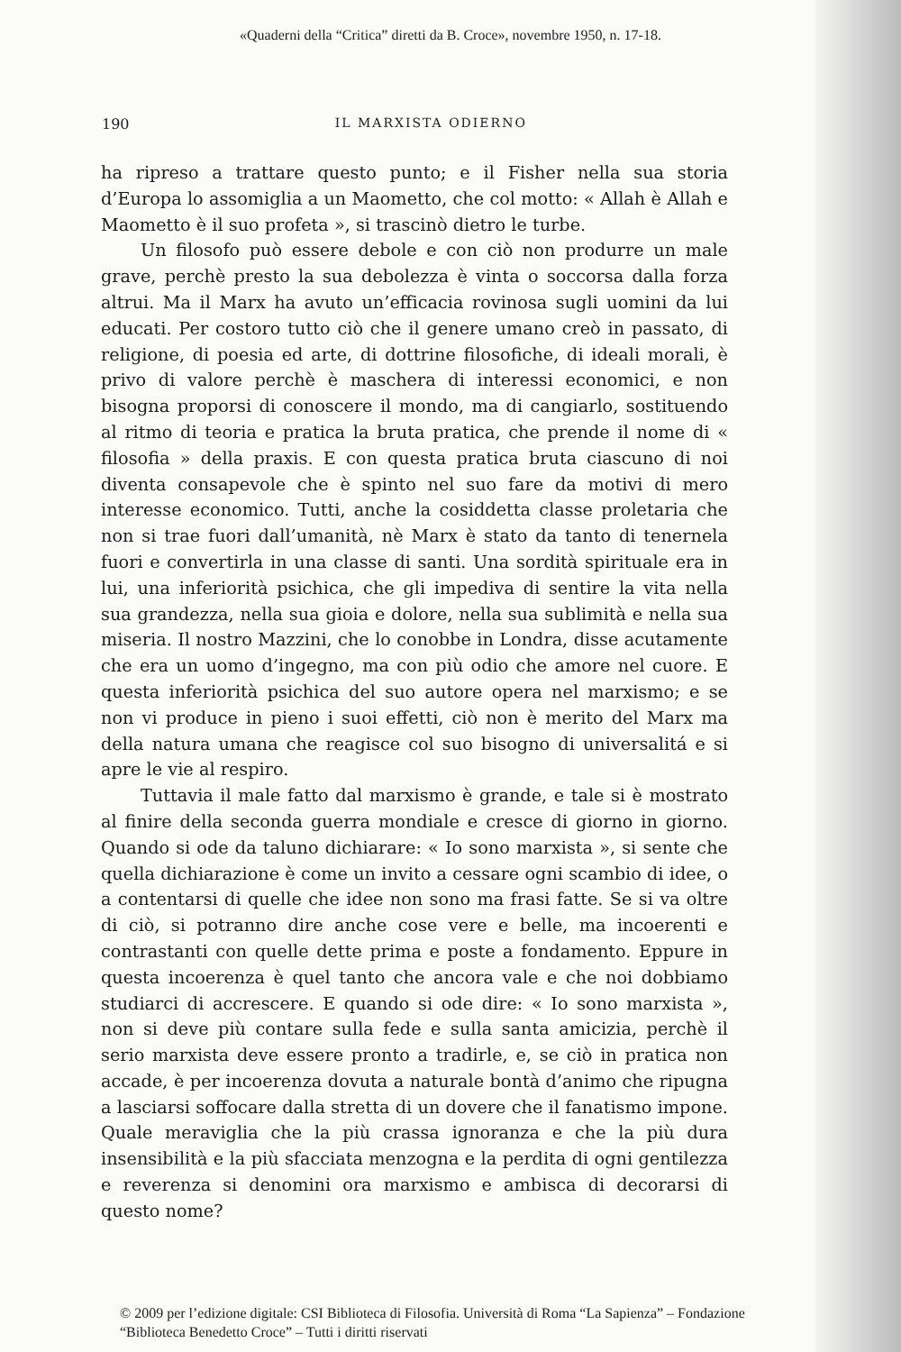«Quaderni della “Critica” diretti da B. Croce», novembre 1950, n. 17-18.
190
IL MARXISTA ODIERNO
ha ripreso a trattare questo punto; e il Fisher nella sua storia d’Europa lo assomiglia a un Maometto, che col motto: « Allah è Allah e Maometto è il suo profeta », si trascinò dietro le turbe.
Un filosofo può essere debole e con ciò non produrre un male grave, perchè presto la sua debolezza è vinta o soccorsa dalla forza altrui. Ma il Marx ha avuto un’efficacia rovinosa sugli uomini da lui educati. Per costoro tutto ciò che il genere umano creò in passato, di religione, di poesia ed arte, di dottrine filosofiche, di ideali morali, è privo di valore perchè è maschera di interessi economici, e non bisogna proporsi di conoscere il mondo, ma di cangiarlo, sostituendo al ritmo di teoria e pratica la bruta pratica, che prende il nome di « filosofia » della praxis. E con questa pratica bruta ciascuno di noi diventa consapevole che è spinto nel suo fare da motivi di mero interesse economico. Tutti, anche la cosiddetta classe proletaria che non si trae fuori dall’umanità, nè Marx è stato da tanto di tenernela fuori e convertirla in una classe di santi. Una sordità spirituale era in lui, una inferiorità psichica, che gli impediva di sentire la vita nella sua grandezza, nella sua gioia e dolore, nella sua sublimità e nella sua miseria. Il nostro Mazzini, che lo conobbe in Londra, disse acutamente che era un uomo d’ingegno, ma con più odio che amore nel cuore. E questa inferiorità psichica del suo autore opera nel marxismo; e se non vi produce in pieno i suoi effetti, ciò non è merito del Marx ma della natura umana che reagisce col suo bisogno di universalitá e si apre le vie al respiro.
Tuttavia il male fatto dal marxismo è grande, e tale si è mostrato al finire della seconda guerra mondiale e cresce di giorno in giorno. Quando si ode da taluno dichiarare: « Io sono marxista », si sente che quella dichiarazione è come un invito a cessare ogni scambio di idee, o a contentarsi di quelle che idee non sono ma frasi fatte. Se si va oltre di ciò, si potranno dire anche cose vere e belle, ma incoerenti e contrastanti con quelle dette prima e poste a fondamento. Eppure in questa incoerenza è quel tanto che ancora vale e che noi dobbiamo studiarci di accrescere. E quando si ode dire: « Io sono marxista », non si deve più contare sulla fede e sulla santa amicizia, perchè il serio marxista deve essere pronto a tradirle, e, se ciò in pratica non accade, è per incoerenza dovuta a naturale bontà d’animo che ripugna a lasciarsi soffocare dalla stretta di un dovere che il fanatismo impone. Quale meraviglia che la più crassa ignoranza e che la più dura insensibilità e la più sfacciata menzogna e la perdita di ogni gentilezza e reverenza si denomini ora marxismo e ambisca di decorarsi di questo nome?
© 2009 per l’edizione digitale: CSI Biblioteca di Filosofia. Università di Roma “La Sapienza” – Fondazione “Biblioteca Benedetto Croce” – Tutti i diritti riservati